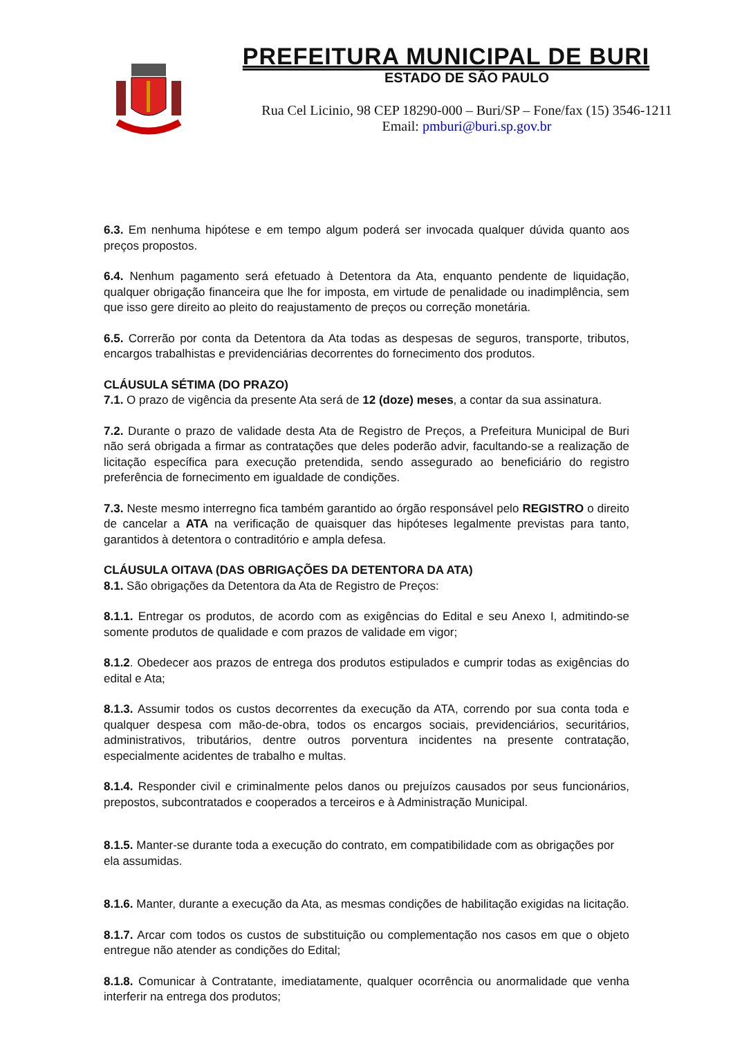PREFEITURA MUNICIPAL DE BURI
ESTADO DE SÃO PAULO
Rua Cel Licinio, 98 CEP 18290-000 – Buri/SP – Fone/fax (15) 3546-1211
Email: pmburi@buri.sp.gov.br
6.3. Em nenhuma hipótese e em tempo algum poderá ser invocada qualquer dúvida quanto aos preços propostos.
6.4. Nenhum pagamento será efetuado à Detentora da Ata, enquanto pendente de liquidação, qualquer obrigação financeira que lhe for imposta, em virtude de penalidade ou inadimplência, sem que isso gere direito ao pleito do reajustamento de preços ou correção monetária.
6.5. Correrão por conta da Detentora da Ata todas as despesas de seguros, transporte, tributos, encargos trabalhistas e previdenciárias decorrentes do fornecimento dos produtos.
CLÁUSULA SÉTIMA (DO PRAZO)
7.1. O prazo de vigência da presente Ata será de 12 (doze) meses, a contar da sua assinatura.
7.2. Durante o prazo de validade desta Ata de Registro de Preços, a Prefeitura Municipal de Buri não será obrigada a firmar as contratações que deles poderão advir, facultando-se a realização de licitação específica para execução pretendida, sendo assegurado ao beneficiário do registro preferência de fornecimento em igualdade de condições.
7.3. Neste mesmo interregno fica também garantido ao órgão responsável pelo REGISTRO o direito de cancelar a ATA na verificação de quaisquer das hipóteses legalmente previstas para tanto, garantidos à detentora o contraditório e ampla defesa.
CLÁUSULA OITAVA (DAS OBRIGAÇÕES DA DETENTORA DA ATA)
8.1. São obrigações da Detentora da Ata de Registro de Preços:
8.1.1. Entregar os produtos, de acordo com as exigências do Edital e seu Anexo I, admitindo-se somente produtos de qualidade e com prazos de validade em vigor;
8.1.2. Obedecer aos prazos de entrega dos produtos estipulados e cumprir todas as exigências do edital e Ata;
8.1.3. Assumir todos os custos decorrentes da execução da ATA, correndo por sua conta toda e qualquer despesa com mão-de-obra, todos os encargos sociais, previdenciários, securitários, administrativos, tributários, dentre outros porventura incidentes na presente contratação, especialmente acidentes de trabalho e multas.
8.1.4. Responder civil e criminalmente pelos danos ou prejuízos causados por seus funcionários, prepostos, subcontratados e cooperados a terceiros e à Administração Municipal.
8.1.5. Manter-se durante toda a execução do contrato, em compatibilidade com as obrigações por ela assumidas.
8.1.6. Manter, durante a execução da Ata, as mesmas condições de habilitação exigidas na licitação.
8.1.7. Arcar com todos os custos de substituição ou complementação nos casos em que o objeto entregue não atender as condições do Edital;
8.1.8. Comunicar à Contratante, imediatamente, qualquer ocorrência ou anormalidade que venha interferir na entrega dos produtos;